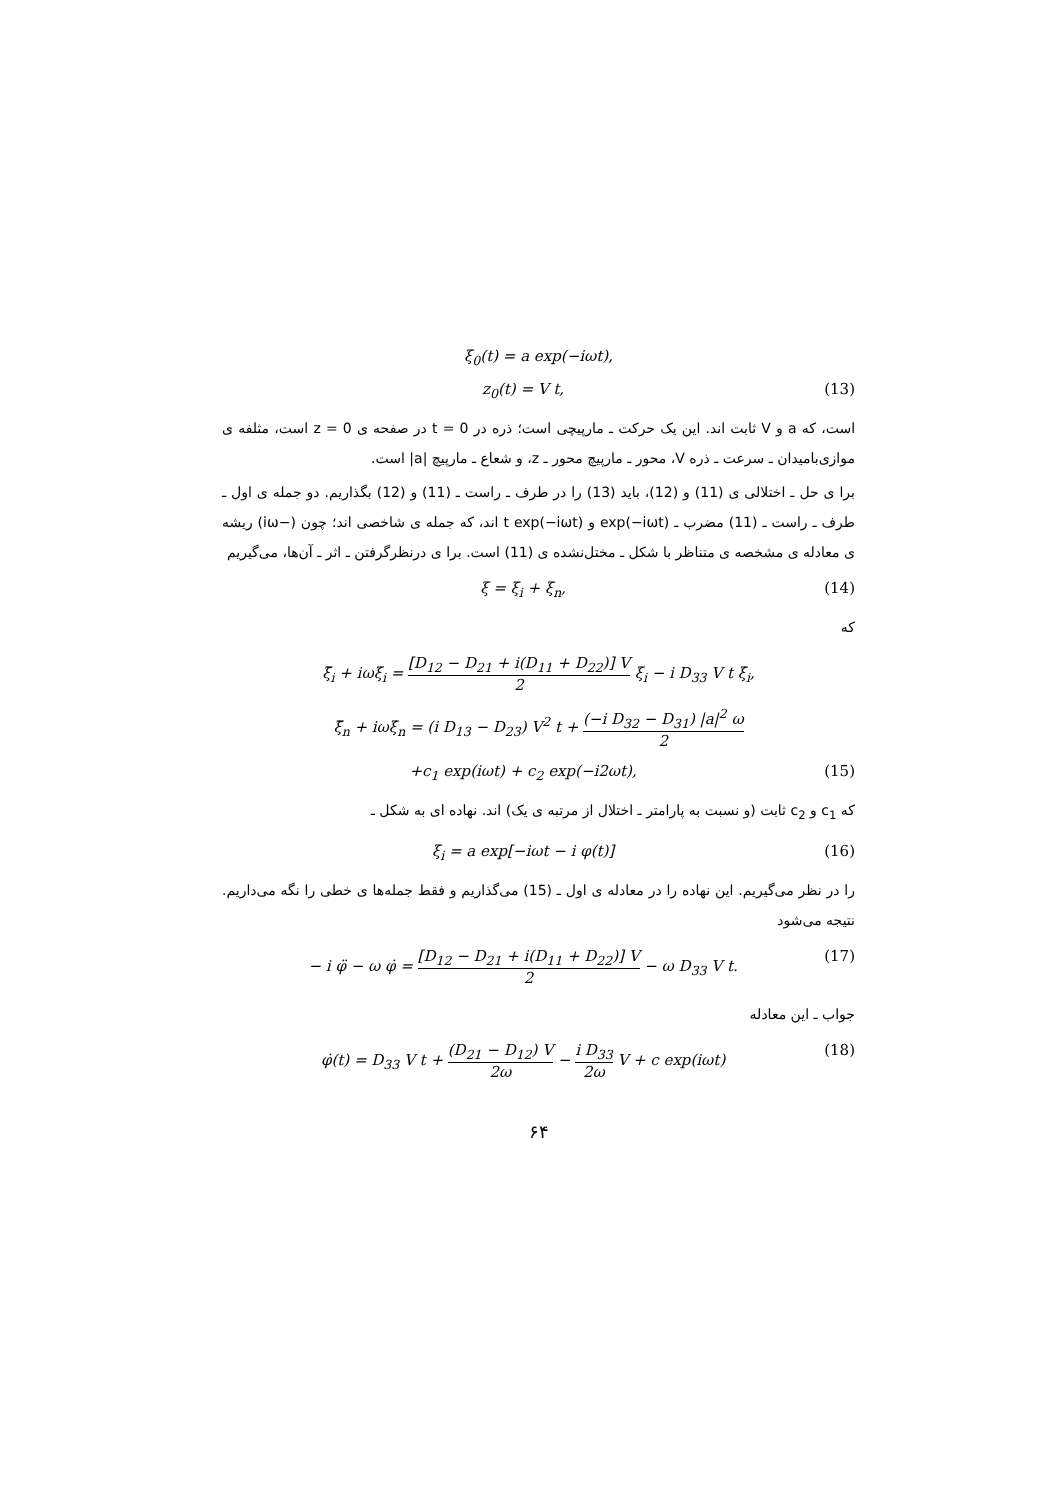ξ<sub>0</sub>(t) = a exp(−iωt),
z<sub>0</sub>(t) = V t, (13)
است، که a و V ثابت اند. این یک حرکت ـ مارپیچی است؛ ذره در t = 0 در صفحه ی z = 0 است، مثلفه ی موازی‌بامیدان ـ سرعت ـ ذره V، محور ـ مارپیچ محور ـ z، و شعاع ـ مارپیچ |a| است.
برا ی حل ـ اختلالی ی (11) و (12)، باید (13) را در طرف ـ راست ـ (11) و (12) بگذاریم. دو جمله ی اول ـ طرف ـ راست ـ (11) مضرب ـ exp(−iωt) و t exp(−iωt) اند، که جمله ی شاخصی اند؛ چون (−iω) ریشه ی معادله ی مشخصه ی متناظر با شکل ـ مختل‌نشده ی (11) است. برا ی درنظرگرفتن ـ اثر ـ آن‌ها، می‌گیریم
ξ = ξ<sub>i</sub> + ξ<sub>n</sub>, (14)
که
ξ̈<sub>i</sub> + iωξ̇<sub>i</sub> = [D<sub>12</sub> − D<sub>21</sub> + i(D<sub>11</sub> + D<sub>22</sub>)] V 2 ξ<sub>i</sub> − i D<sub>33</sub> V t ξ̇<sub>i</sub>,
ξ̈<sub>n</sub> + iωξ̇<sub>n</sub> = (i D<sub>13</sub> − D<sub>23</sub>) V<sup>2</sup> t + (−i D<sub>32</sub> − D<sub>31</sub>) |a|<sup>2</sup> ω 2
+c<sub>1</sub> exp(iωt) + c<sub>2</sub> exp(−i2ωt), (15)
که c<sub>1</sub> و c<sub>2</sub> ثابت (و نسبت به پارامتر ـ اختلال از مرتبه ی یک) اند. نهاده ای به شکل ـ
ξ<sub>i</sub> = a exp[−iωt − i φ(t)] (16)
را در نظر می‌گیریم. این نهاده را در معادله ی اول ـ (15) می‌گذاریم و فقط جمله‌ها ی خطی را نگه می‌داریم. نتیجه می‌شود
− i φ̈ − ω φ̇ = [D<sub>12</sub> − D<sub>21</sub> + i(D<sub>11</sub> + D<sub>22</sub>)] V 2 − ω D<sub>33</sub> V t. (17)
جواب ـ این معادله
φ̇(t) = D<sub>33</sub> V t + (D<sub>21</sub> − D<sub>12</sub>) V 2ω − i D<sub>33</sub> 2ω V + c exp(iωt) (18)
۶۴